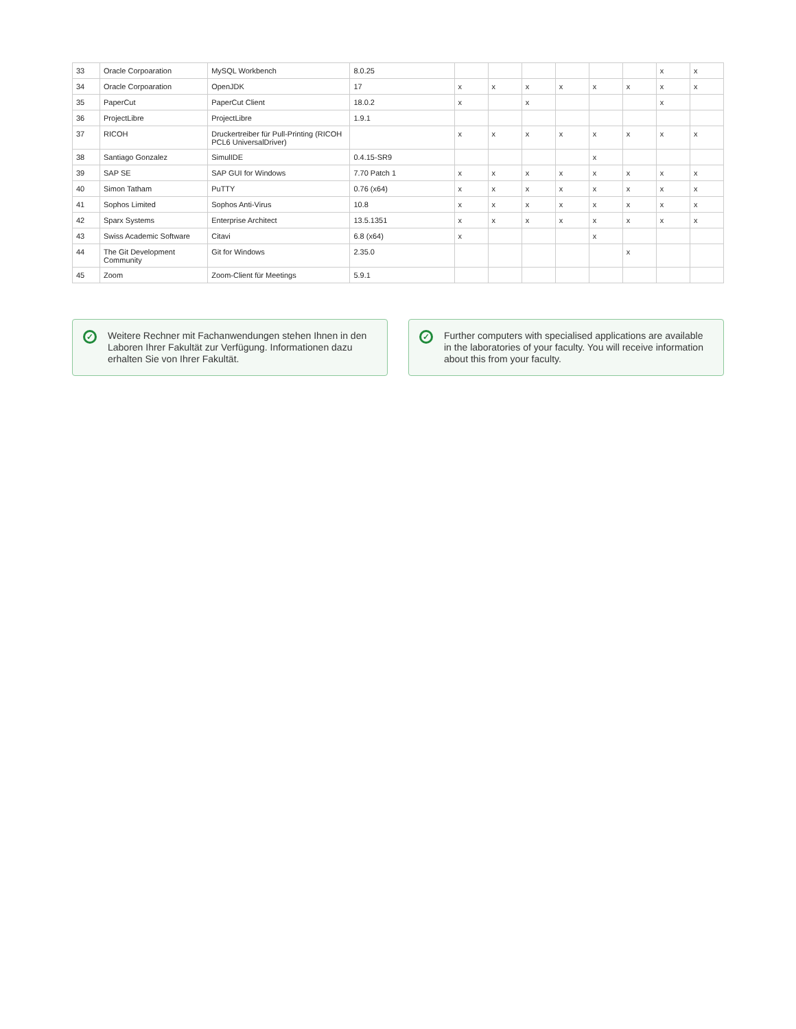| 33 | Oracle Corpoaration | MySQL Workbench | 8.0.25 | | | | | | | x | x |
| 34 | Oracle Corpoaration | OpenJDK | 17 | x | x | x | x | x | x | x | x |
| 35 | PaperCut | PaperCut Client | 18.0.2 | x | | x | | | | x | |
| 36 | ProjectLibre | ProjectLibre | 1.9.1 | | | | | | | | |
| 37 | RICOH | Druckertreiber für Pull-Printing (RICOH PCL6 UniversalDriver) | | x | x | x | x | x | x | x | x |
| 38 | Santiago Gonzalez | SimulIDE | 0.4.15-SR9 | | | | | x | | | |
| 39 | SAP SE | SAP GUI for Windows | 7.70 Patch 1 | x | x | x | x | x | x | x | x |
| 40 | Simon Tatham | PuTTY | 0.76 (x64) | x | x | x | x | x | x | x | x |
| 41 | Sophos Limited | Sophos Anti-Virus | 10.8 | x | x | x | x | x | x | x | x |
| 42 | Sparx Systems | Enterprise Architect | 13.5.1351 | x | x | x | x | x | x | x | x |
| 43 | Swiss Academic Software | Citavi | 6.8 (x64) | x | | | | x | | | |
| 44 | The Git Development Community | Git for Windows | 2.35.0 | | | | | | x | | |
| 45 | Zoom | Zoom-Client für Meetings | 5.9.1 | | | | | | | | |
✓
Weitere Rechner mit Fachanwendungen stehen Ihnen in den Laboren Ihrer Fakultät zur Verfügung. Informationen dazu erhalten Sie von Ihrer Fakultät.
✓
Further computers with specialised applications are available in the laboratories of your faculty. You will receive information about this from your faculty.